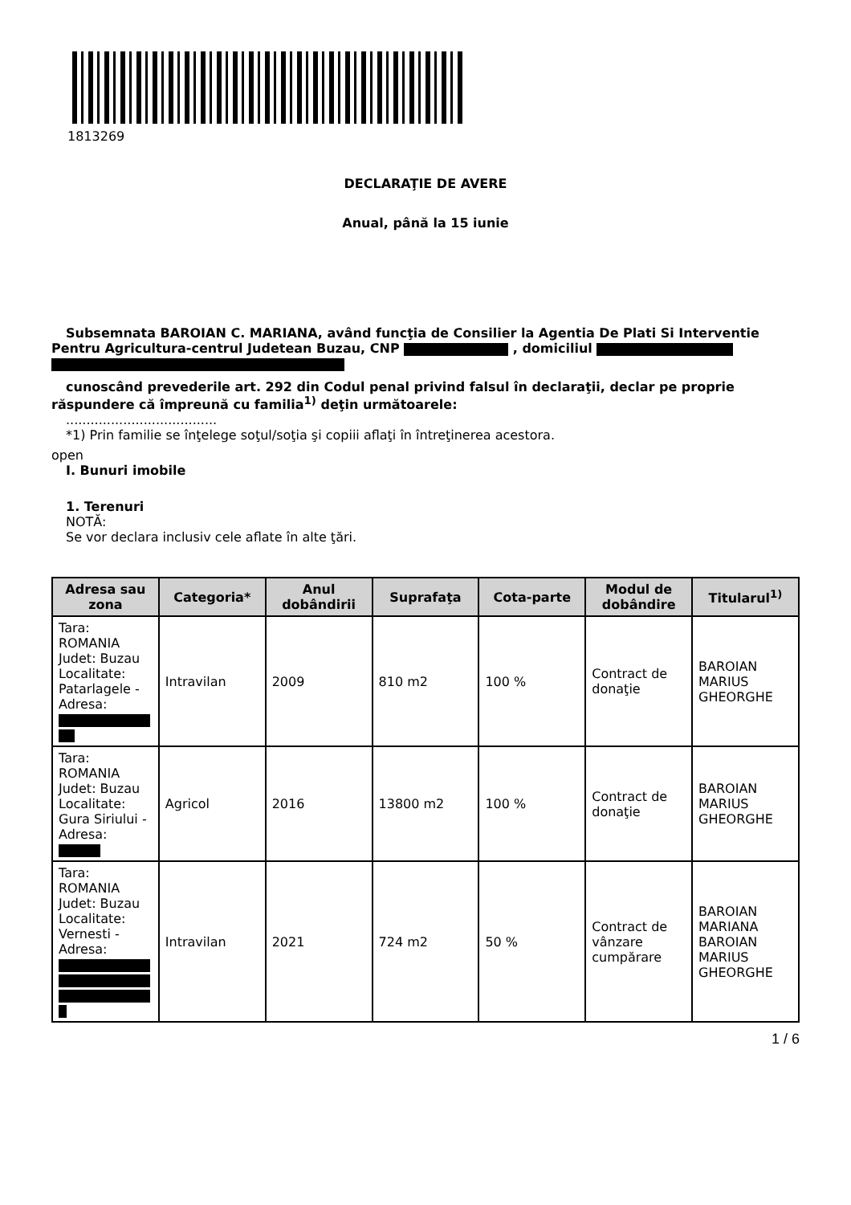1813269
DECLARAŢIE DE AVERE
Anual, până la 15 iunie
Subsemnata BAROIAN C. MARIANA, având funcţia de Consilier la Agentia De Plati Si Interventie Pentru Agricultura-centrul Judetean Buzau, CNP , domiciliul
cunoscând prevederile art. 292 din Codul penal privind falsul în declaraţii, declar pe proprie răspundere că împreună cu familia<sup>1)</sup> deţin următoarele:
.....................................
*1) Prin familie se înţelege soţul/soţia şi copiii aflaţi în întreţinerea acestora.
open
I. Bunuri imobile
1. Terenuri
NOTĂ:
Se vor declara inclusiv cele aflate în alte ţări.
| Adresa sau zona | Categoria* | Anul dobândirii | Suprafaţa | Cota-parte | Modul de dobândire | Titularul<sup>1)</sup> |
| --- | --- | --- | --- | --- | --- | --- |
| Tara: ROMANIA Judet: Buzau Localitate: Patarlagele - Adresa: | Intravilan | 2009 | 810 m2 | 100 % | Contract de donaţie | BAROIAN MARIUS GHEORGHE |
| Tara: ROMANIA Judet: Buzau Localitate: Gura Siriului - Adresa: | Agricol | 2016 | 13800 m2 | 100 % | Contract de donaţie | BAROIAN MARIUS GHEORGHE |
| Tara: ROMANIA Judet: Buzau Localitate: Vernesti - Adresa: | Intravilan | 2021 | 724 m2 | 50 % | Contract de vânzare cumpărare | BAROIAN MARIANA BAROIAN MARIUS GHEORGHE |
1 / 6